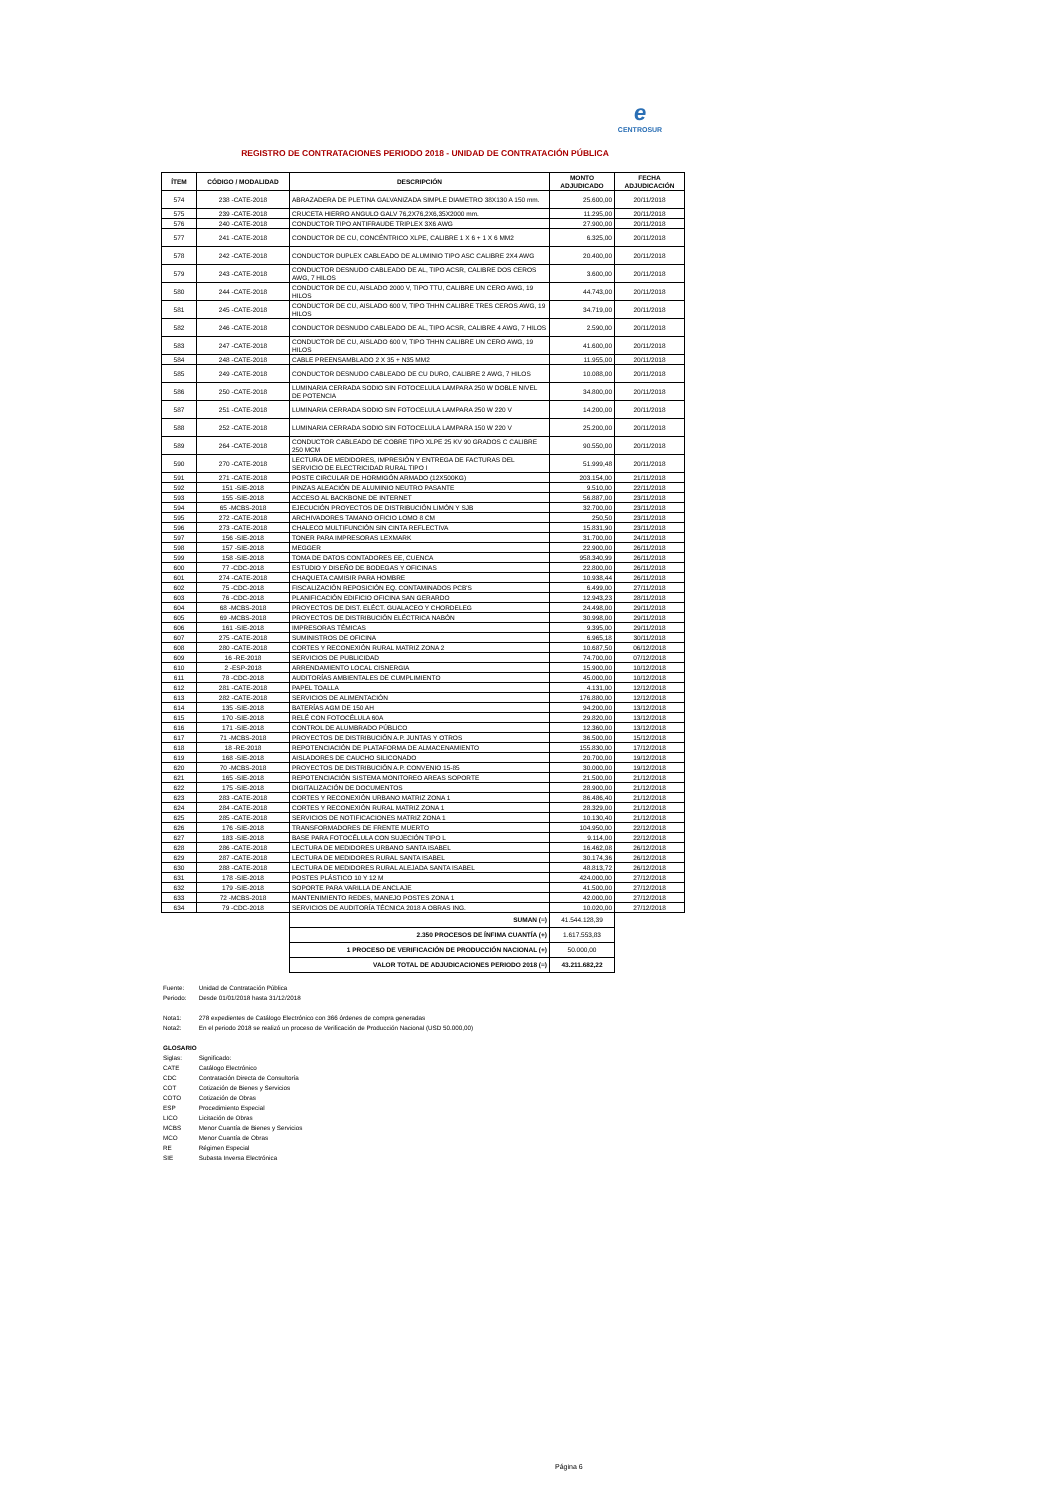e
CENTROSUR
REGISTRO DE CONTRATACIONES PERIODO 2018 - UNIDAD DE CONTRATACIÓN PÚBLICA
| ÍTEM | CÓDIGO / MODALIDAD | DESCRIPCIÓN | MONTO ADJUDICADO | FECHA ADJUDICACIÓN |
| --- | --- | --- | --- | --- |
| 574 | 238 -CATE-2018 | ABRAZADERA DE PLETINA GALVANIZADA SIMPLE DIAMETRO 38X130 A 150 mm. | 25.600,00 | 20/11/2018 |
| 575 | 239 -CATE-2018 | CRUCETA HIERRO ANGULO GALV 76,2X76,2X6,35X2000 mm. | 11.295,00 | 20/11/2018 |
| 576 | 240 -CATE-2018 | CONDUCTOR TIPO ANTIFRAUDE TRIPLEX 3X6 AWG | 27.900,00 | 20/11/2018 |
| 577 | 241 -CATE-2018 | CONDUCTOR DE CU, CONCÉNTRICO XLPE, CALIBRE 1 X 6 + 1 X 6 MM2 | 6.325,00 | 20/11/2018 |
| 578 | 242 -CATE-2018 | CONDUCTOR DUPLEX CABLEADO DE ALUMINIO TIPO ASC CALIBRE 2X4 AWG | 20.400,00 | 20/11/2018 |
| 579 | 243 -CATE-2018 | CONDUCTOR DESNUDO CABLEADO DE AL, TIPO ACSR, CALIBRE DOS CEROS AWG, 7 HILOS | 3.600,00 | 20/11/2018 |
| 580 | 244 -CATE-2018 | CONDUCTOR DE CU, AISLADO 2000 V, TIPO TTU, CALIBRE UN CERO AWG, 19 HILOS | 44.743,00 | 20/11/2018 |
| 581 | 245 -CATE-2018 | CONDUCTOR DE CU, AISLADO 600 V, TIPO THHN CALIBRE TRES CEROS AWG, 19 HILOS | 34.719,00 | 20/11/2018 |
| 582 | 246 -CATE-2018 | CONDUCTOR DESNUDO CABLEADO DE AL, TIPO ACSR, CALIBRE 4 AWG, 7 HILOS | 2.590,00 | 20/11/2018 |
| 583 | 247 -CATE-2018 | CONDUCTOR DE CU, AISLADO 600 V, TIPO THHN CALIBRE UN CERO AWG, 19 HILOS | 41.600,00 | 20/11/2018 |
| 584 | 248 -CATE-2018 | CABLE PREENSAMBLADO 2 X 35 + N35 MM2 | 11.955,00 | 20/11/2018 |
| 585 | 249 -CATE-2018 | CONDUCTOR DESNUDO CABLEADO DE CU DURO, CALIBRE 2 AWG, 7 HILOS | 10.088,00 | 20/11/2018 |
| 586 | 250 -CATE-2018 | LUMINARIA CERRADA SODIO SIN FOTOCELULA LAMPARA 250 W DOBLE NIVEL DE POTENCIA | 34.800,00 | 20/11/2018 |
| 587 | 251 -CATE-2018 | LUMINARIA CERRADA SODIO SIN FOTOCELULA LAMPARA 250 W 220 V | 14.200,00 | 20/11/2018 |
| 588 | 252 -CATE-2018 | LUMINARIA CERRADA SODIO SIN FOTOCELULA LAMPARA 150 W 220 V | 25.200,00 | 20/11/2018 |
| 589 | 264 -CATE-2018 | CONDUCTOR CABLEADO DE COBRE TIPO XLPE 25 KV 90 GRADOS C CALIBRE 250 MCM | 90.550,00 | 20/11/2018 |
| 590 | 270 -CATE-2018 | LECTURA DE MEDIDORES, IMPRESIÓN Y ENTREGA DE FACTURAS DEL SERVICIO DE ELECTRICIDAD RURAL TIPO I | 51.999,48 | 20/11/2018 |
| 591 | 271 -CATE-2018 | POSTE CIRCULAR DE HORMIGÓN ARMADO (12X500KG) | 203.154,00 | 21/11/2018 |
| 592 | 151 -SIE-2018 | PINZAS ALEACIÓN DE ALUMINIO NEUTRO PASANTE | 9.510,00 | 22/11/2018 |
| 593 | 155 -SIE-2018 | ACCESO AL BACKBONE DE INTERNET | 56.887,00 | 23/11/2018 |
| 594 | 65 -MCBS-2018 | EJECUCIÓN PROYECTOS DE DISTRIBUCIÓN LIMÓN Y SJB | 32.700,00 | 23/11/2018 |
| 595 | 272 -CATE-2018 | ARCHIVADORES TAMANO OFICIO LOMO 8 CM | 250,50 | 23/11/2018 |
| 596 | 273 -CATE-2018 | CHALECO MULTIFUNCIÓN SIN CINTA REFLECTIVA | 15.831,90 | 23/11/2018 |
| 597 | 156 -SIE-2018 | TONER PARA IMPRESORAS LEXMARK | 31.700,00 | 24/11/2018 |
| 598 | 157 -SIE-2018 | MEGGER | 22.900,00 | 26/11/2018 |
| 599 | 158 -SIE-2018 | TOMA DE DATOS CONTADORES EE, CUENCA | 958.340,99 | 26/11/2018 |
| 600 | 77 -CDC-2018 | ESTUDIO Y DISEÑO DE BODEGAS Y OFICINAS | 22.800,00 | 26/11/2018 |
| 601 | 274 -CATE-2018 | CHAQUETA CAMISIR PARA HOMBRE | 10.938,44 | 26/11/2018 |
| 602 | 75 -CDC-2018 | FISCALIZACIÓN REPOSICIÓN EQ. CONTAMINADOS PCB'S | 6.499,00 | 27/11/2018 |
| 603 | 76 -CDC-2018 | PLANIFICACIÓN EDIFICIO OFICINA SAN GERARDO | 12.943,23 | 28/11/2018 |
| 604 | 68 -MCBS-2018 | PROYECTOS DE DIST. ELÉCT. GUALACEO Y CHORDELEG | 24.498,00 | 29/11/2018 |
| 605 | 69 -MCBS-2018 | PROYECTOS DE DISTRIBUCIÓN ELÉCTRICA NABÓN | 30.998,00 | 29/11/2018 |
| 606 | 161 -SIE-2018 | IMPRESORAS TÉMICAS | 9.395,00 | 29/11/2018 |
| 607 | 275 -CATE-2018 | SUMINISTROS DE OFICINA | 6.965,18 | 30/11/2018 |
| 608 | 280 -CATE-2018 | CORTES Y RECONEXIÓN RURAL MATRIZ ZONA 2 | 10.687,50 | 06/12/2018 |
| 609 | 16 -RE-2018 | SERVICIOS DE PUBLICIDAD | 74.700,00 | 07/12/2018 |
| 610 | 2 -ESP-2018 | ARRENDAMIENTO LOCAL CISNERGIA | 15.900,00 | 10/12/2018 |
| 611 | 78 -CDC-2018 | AUDITORÍAS AMBIENTALES DE CUMPLIMIENTO | 45.000,00 | 10/12/2018 |
| 612 | 281 -CATE-2018 | PAPEL TOALLA | 4.131,00 | 12/12/2018 |
| 613 | 282 -CATE-2018 | SERVICIOS DE ALIMENTACIÓN | 176.880,00 | 12/12/2018 |
| 614 | 135 -SIE-2018 | BATERÍAS AGM DE 150 AH | 94.200,00 | 13/12/2018 |
| 615 | 170 -SIE-2018 | RELÉ CON FOTOCÉLULA 60A | 29.820,00 | 13/12/2018 |
| 616 | 171 -SIE-2018 | CONTROL DE ALUMBRADO PÚBLICO | 12.360,00 | 13/12/2018 |
| 617 | 71 -MCBS-2018 | PROYECTOS DE DISTRIBUCIÓN A.P. JUNTAS Y OTROS | 36.500,00 | 15/12/2018 |
| 618 | 18 -RE-2018 | REPOTENCIACIÓN DE PLATAFORMA DE ALMACENAMIENTO | 155.830,00 | 17/12/2018 |
| 619 | 168 -SIE-2018 | AISLADORES DE CAUCHO SILICONADO | 20.700,00 | 19/12/2018 |
| 620 | 70 -MCBS-2018 | PROYECTOS DE DISTRIBUCIÓN A.P. CONVENIO 15-85 | 30.000,00 | 19/12/2018 |
| 621 | 165 -SIE-2018 | REPOTENCIACIÓN SISTEMA MONITOREO AREAS SOPORTE | 21.500,00 | 21/12/2018 |
| 622 | 175 -SIE-2018 | DIGITALIZACIÓN DE DOCUMENTOS | 28.900,00 | 21/12/2018 |
| 623 | 283 -CATE-2018 | CORTES Y RECONEXIÓN URBANO MATRIZ ZONA 1 | 86.486,40 | 21/12/2018 |
| 624 | 284 -CATE-2018 | CORTES Y RECONEXIÓN RURAL MATRIZ ZONA 1 | 28.329,00 | 21/12/2018 |
| 625 | 285 -CATE-2018 | SERVICIOS DE NOTIFICACIONES MATRIZ ZONA 1 | 10.130,40 | 21/12/2018 |
| 626 | 176 -SIE-2018 | TRANSFORMADORES DE FRENTE MUERTO | 104.950,00 | 22/12/2018 |
| 627 | 183 -SIE-2018 | BASE PARA FOTOCÉLULA CON SUJECIÓN TIPO L | 9.114,00 | 22/12/2018 |
| 628 | 286 -CATE-2018 | LECTURA DE MEDIDORES URBANO SANTA ISABEL | 16.462,08 | 26/12/2018 |
| 629 | 287 -CATE-2018 | LECTURA DE MEDIDORES RURAL SANTA ISABEL | 30.174,36 | 26/12/2018 |
| 630 | 288 -CATE-2018 | LECTURA DE MEDIDORES RURAL ALEJADA SANTA ISABEL | 48.813,72 | 26/12/2018 |
| 631 | 178 -SIE-2018 | POSTES PLÁSTICO 10 Y 12 M | 424.000,00 | 27/12/2018 |
| 632 | 179 -SIE-2018 | SOPORTE PARA VARILLA DE ANCLAJE | 41.500,00 | 27/12/2018 |
| 633 | 72 -MCBS-2018 | MANTENIMIENTO REDES, MANEJO POSTES ZONA 1 | 42.000,00 | 27/12/2018 |
| 634 | 79 -CDC-2018 | SERVICIOS DE AUDITORÍA TÉCNICA 2018 A OBRAS ING. | 10.020,00 | 27/12/2018 |
| | | SUMAN (=) | 41.544.128,39 | |
| | | 2.350 PROCESOS DE ÍNFIMA CUANTÍA (+) | 1.617.553,83 | |
| | | 1 PROCESO DE VERIFICACIÓN DE PRODUCCIÓN NACIONAL (+) | 50.000,00 | |
| | | VALOR TOTAL DE ADJUDICACIONES PERIODO 2018 (=) | 43.211.682,22 | |
Fuente: Unidad de Contratación Pública
Periodo: Desde 01/01/2018 hasta 31/12/2018
Nota1: 278 expedientes de Catálogo Electrónico con 366 órdenes de compra generadas
Nota2: En el periodo 2018 se realizó un proceso de Verificación de Producción Nacional (USD 50.000,00)
GLOSARIO
Siglas: Significado:
CATE Catálogo Electrónico
CDC Contratación Directa de Consultoría
COT Cotización de Bienes y Servicios
COTO Cotización de Obras
ESP Procedimiento Especial
LICO Licitación de Obras
MCBS Menor Cuantía de Bienes y Servicios
MCO Menor Cuantía de Obras
RE Régimen Especial
SIE Subasta Inversa Electrónica
Página 6